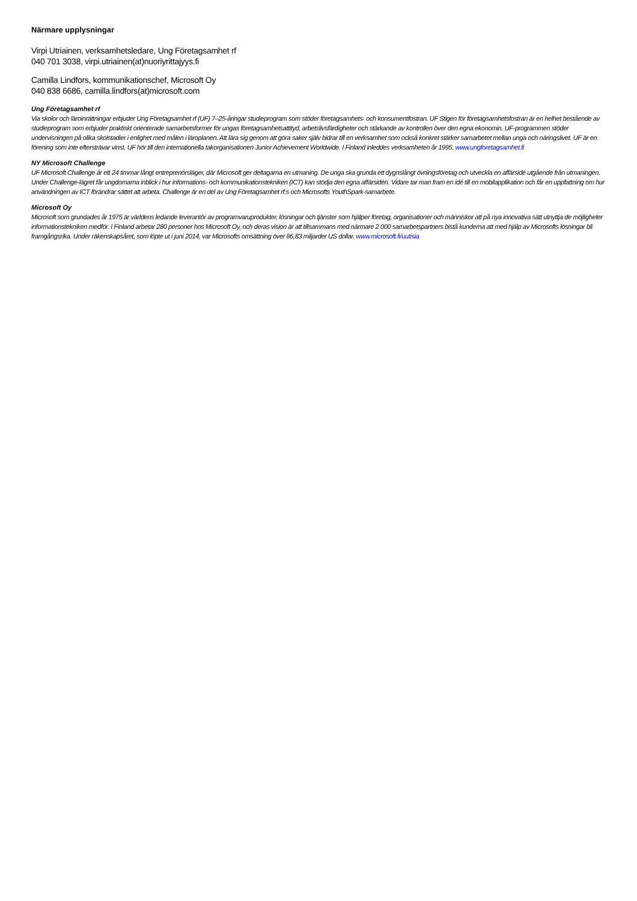Närmare upplysningar
Virpi Utriainen, verksamhetsledare, Ung Företagsamhet rf
040 701 3038, virpi.utriainen(at)nuoriyrittajyys.fi
Camilla Lindfors, kommunikationschef, Microsoft Oy
040 838 6686, camilla.lindfors(at)microsoft.com
Ung Företagsamhet rf
Via skolor och läroinrättningar erbjuder Ung Företagsamhet rf (UF) 7–25-åringar studieprogram som stöder företagsamhets- och konsumentfostran. UF Stigen för företagsamhetsfostran är en helhet bestående av studieprogram som erbjuder praktiskt orienterade samarbetsformer för ungas företagsamhetsattityd, arbetslivsfärdigheter och stärkande av kontrollen över den egna ekonomin. UF-programmen stöder undervisningen på olika skolstadier i enlighet med målen i läroplanen. Att lära sig genom att göra saker själv bidrar till en verksamhet som också konkret stärker samarbetet mellan unga och näringslivet. UF är en förening som inte eftersträvar vinst. UF hör till den internationella takorganisationen Junior Achievement Worldwide. I Finland inleddes verksamheten år 1995. www.ungforetagsamhet.fi
NY Microsoft Challenge
UF Microsoft Challenge är ett 24 timmar långt entreprenörsläger, där Microsoft ger deltagarna en utmaning. De unga ska grunda ett dygnslångt övningsföretag och utveckla en affärsidé utgående från utmaningen. Under Challenge-lägret får ungdomarna inblick i hur informations- och kommunikationstekniken (ICT) kan stödja den egna affärsidén. Vidare tar man fram en idé till en mobilapplikation och får en uppfattning om hur användningen av ICT förändrar sättet att arbeta. Challenge är en del av Ung Företagsamhet rf:s och Microsofts YouthSpark-samarbete.
Microsoft Oy
Microsoft som grundades år 1975 är världens ledande leverantör av programvaruprodukter, lösningar och tjänster som hjälper företag, organisationer och människor att på nya innovativa sätt utnyttja de möjligheter informationstekniken medför. I Finland arbetar 280 personer hos Microsoft Oy, och deras vision är att tillsammans med närmare 2 000 samarbetspartners bistå kunderna att med hjälp av Microsofts lösningar bli framgångsrika. Under räkenskapsåret, som löpte ut i juni 2014, var Microsofts omsättning över 86,83 miljarder US dollar. www.microsoft.fi/uutisia